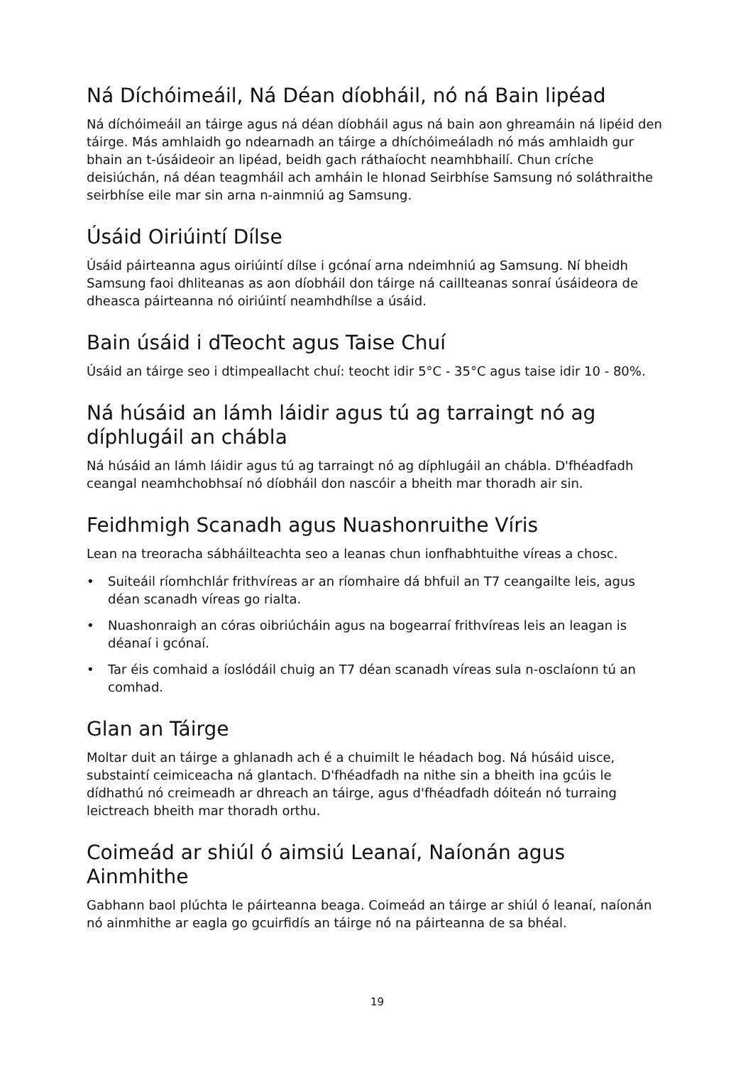Ná Díchóimeáil, Ná Déan díobháil, nó ná Bain lipéad
Ná díchóimeáil an táirge agus ná déan díobháil agus ná bain aon ghreamáin ná lipéid den táirge. Más amhlaidh go ndearnadh an táirge a dhíchóimeáladh nó más amhlaidh gur bhain an t-úsáideoir an lipéad, beidh gach ráthaíocht neamhbhailí. Chun críche deisiúchán, ná déan teagmháil ach amháin le hIonad Seirbhíse Samsung nó soláthraithe seirbhíse eile mar sin arna n-ainmniú ag Samsung.
Úsáid Oiriúintí Dílse
Úsáid páirteanna agus oiriúintí dílse i gcónaí arna ndeimhniú ag Samsung. Ní bheidh Samsung faoi dhliteanas as aon díobháil don táirge ná caillteanas sonraí úsáideora de dheasca páirteanna nó oiriúintí neamhdhílse a úsáid.
Bain úsáid i dTeocht agus Taise Chuí
Úsáid an táirge seo i dtimpeallacht chuí: teocht idir 5°C - 35°C agus taise idir 10 - 80%.
Ná húsáid an lámh láidir agus tú ag tarraingt nó ag díphlugáil an chábla
Ná húsáid an lámh láidir agus tú ag tarraingt nó ag díphlugáil an chábla. D'fhéadfadh ceangal neamhchobhsaí nó díobháil don nascóir a bheith mar thoradh air sin.
Feidhmigh Scanadh agus Nuashonruithe Víris
Lean na treoracha sábháilteachta seo a leanas chun ionfhabhtuithe víreas a chosc.
• Suiteáil ríomhchlár frithvíreas ar an ríomhaire dá bhfuil an T7 ceangailte leis, agus déan scanadh víreas go rialta.
• Nuashonraigh an córas oibriúcháin agus na bogearraí frithvíreas leis an leagan is déanaí i gcónaí.
• Tar éis comhaid a íoslódáil chuig an T7 déan scanadh víreas sula n-osclaíonn tú an comhad.
Glan an Táirge
Moltar duit an táirge a ghlanadh ach é a chuimilt le héadach bog. Ná húsáid uisce, substaintí ceimiceacha ná glantach. D'fhéadfadh na nithe sin a bheith ina gcúis le dídhathú nó creimeadh ar dhreach an táirge, agus d'fhéadfadh dóiteán nó turraing leictreach bheith mar thoradh orthu.
Coimeád ar shiúl ó aimsiú Leanaí, Naíonán agus Ainmhithe
Gabhann baol plúchta le páirteanna beaga. Coimeád an táirge ar shiúl ó leanaí, naíonán nó ainmhithe ar eagla go gcuirfidís an táirge nó na páirteanna de sa bhéal.
19